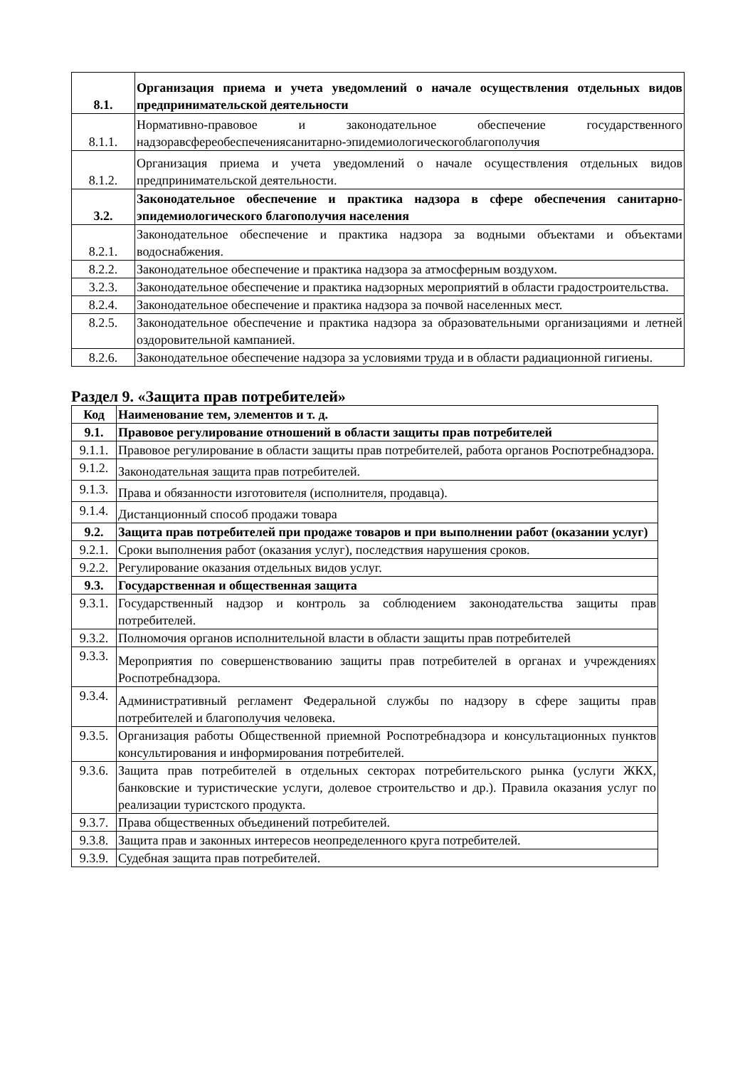| 8.1. | Организация приема и учета уведомлений о начале осуществления отдельных видов предпринимательской деятельности |
| 8.1.1. | Нормативно-правовое и законодательное обеспечение государственного надзоравсфереобеспечениясанитарно-эпидемиологическогоблагополучия |
| 8.1.2. | Организация приема и учета уведомлений о начале осуществления отдельных видов предпринимательской деятельности. |
| 3.2. | Законодательное обеспечение и практика надзора в сфере обеспечения санитарно-эпидемиологического благополучия населения |
| 8.2.1. | Законодательное обеспечение и практика надзора за водными объектами и объектами водоснабжения. |
| 8.2.2. | Законодательное обеспечение и практика надзора за атмосферным воздухом. |
| 3.2.3. | Законодательное обеспечение и практика надзорных мероприятий в области градостроительства. |
| 8.2.4. | Законодательное обеспечение и практика надзора за почвой населенных мест. |
| 8.2.5. | Законодательное обеспечение и практика надзора за образовательными организациями и летней оздоровительной кампанией. |
| 8.2.6. | Законодательное обеспечение надзора за условиями труда и в области радиационной гигиены. |
Раздел 9. «Защита прав потребителей»
| Код | Наименование тем, элементов и т. д. |
| --- | --- |
| 9.1. | Правовое регулирование отношений в области защиты прав потребителей |
| 9.1.1. | Правовое регулирование в области защиты прав потребителей, работа органов Роспотребнадзора. |
| 9.1.2. | Законодательная защита прав потребителей. |
| 9.1.3. | Права и обязанности изготовителя (исполнителя, продавца). |
| 9.1.4. | Дистанционный способ продажи товара |
| 9.2. | Защита прав потребителей при продаже товаров и при выполнении работ (оказании услуг) |
| 9.2.1. | Сроки выполнения работ (оказания услуг), последствия нарушения сроков. |
| 9.2.2. | Регулирование оказания отдельных видов услуг. |
| 9.3. | Государственная и общественная защита |
| 9.3.1. | Государственный надзор и контроль за соблюдением законодательства защиты прав потребителей. |
| 9.3.2. | Полномочия органов исполнительной власти в области защиты прав потребителей |
| 9.3.3. | Мероприятия по совершенствованию защиты прав потребителей в органах и учреждениях Роспотребнадзора. |
| 9.3.4. | Административный регламент Федеральной службы по надзору в сфере защиты прав потребителей и благополучия человека. |
| 9.3.5. | Организация работы Общественной приемной Роспотребнадзора и консультационных пунктов консультирования и информирования потребителей. |
| 9.3.6. | Защита прав потребителей в отдельных секторах потребительского рынка (услуги ЖКХ, банковские и туристические услуги, долевое строительство и др.). Правила оказания услуг по реализации туристского продукта. |
| 9.3.7. | Права общественных объединений потребителей. |
| 9.3.8. | Защита прав и законных интересов неопределенного круга потребителей. |
| 9.3.9. | Судебная защита прав потребителей. |